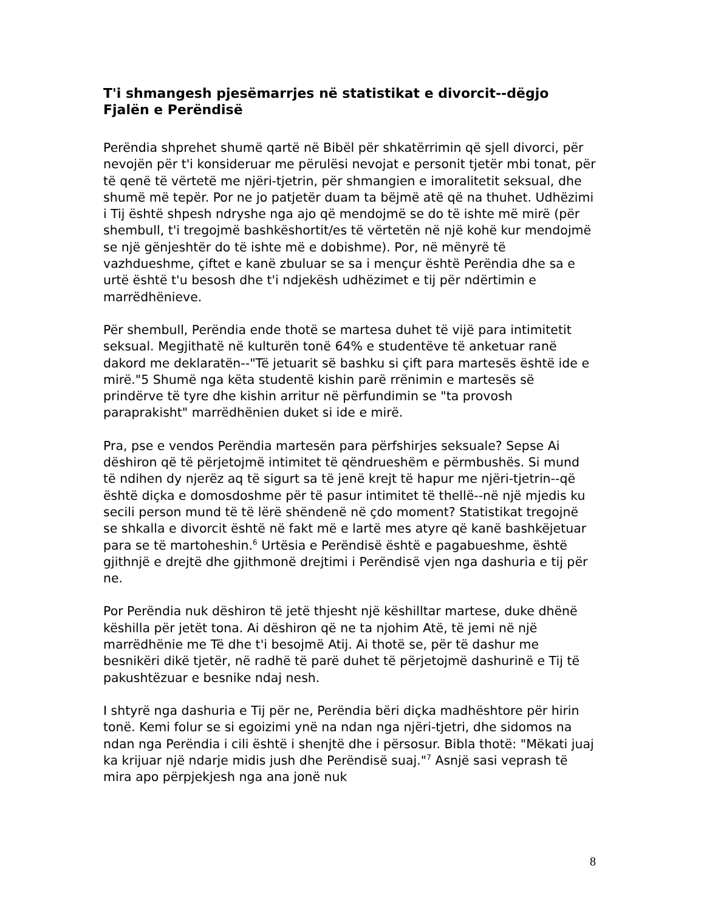T'i shmangesh pjesëmarrjes në statistikat e divorcit--dëgjo Fjalën e Perëndisë
Perëndia shprehet shumë qartë në Bibël për shkatërrimin që sjell divorci, për nevojën për t'i konsideruar me përulësi nevojat e personit tjetër mbi tonat, për të qenë të vërtetë me njëri-tjetrin, për shmangien e imoralitetit seksual, dhe shumë më tepër. Por ne jo patjetër duam ta bëjmë atë që na thuhet. Udhëzimi i Tij është shpesh ndryshe nga ajo që mendojmë se do të ishte më mirë (për shembull, t'i tregojmë bashkëshortit/es të vërtetën në një kohë kur mendojmë se një gënjeshtër do të ishte më e dobishme). Por, në mënyrë të vazhdueshme, çiftet e kanë zbuluar se sa i mençur është Perëndia dhe sa e urtë është t'u besosh dhe t'i ndjekësh udhëzimet e tij për ndërtimin e marrëdhënieve.
Për shembull, Perëndia ende thotë se martesa duhet të vijë para intimitetit seksual. Megjithatë në kulturën tonë 64% e studentëve të anketuar ranë dakord me deklaratën--"Të jetuarit së bashku si çift para martesës është ide e mirë."5 Shumë nga këta studentë kishin parë rrënimin e martesës së prindërve të tyre dhe kishin arritur në përfundimin se "ta provosh paraprakisht" marrëdhënien duket si ide e mirë.
Pra, pse e vendos Perëndia martesën para përfshirjes seksuale? Sepse Ai dëshiron që të përjetojmë intimitet të qëndrueshëm e përmbushës. Si mund të ndihen dy njerëz aq të sigurt sa të jenë krejt të hapur me njëri-tjetrin--që është diçka e domosdoshme për të pasur intimitet të thellë--në një mjedis ku secili person mund të të lërë shëndenë në çdo moment? Statistikat tregojnë se shkalla e divorcit është në fakt më e lartë mes atyre që kanë bashkëjetuar para se të martoheshin.<sup>6</sup> Urtësia e Perëndisë është e pagabueshme, është gjithnjë e drejtë dhe gjithmonë drejtimi i Perëndisë vjen nga dashuria e tij për ne.
Por Perëndia nuk dëshiron të jetë thjesht një këshilltar martese, duke dhënë këshilla për jetët tona. Ai dëshiron që ne ta njohim Atë, të jemi në një marrëdhënie me Të dhe t'i besojmë Atij. Ai thotë se, për të dashur me besnikëri dikë tjetër, në radhë të parë duhet të përjetojmë dashurinë e Tij të pakushtëzuar e besnike ndaj nesh.
I shtyrë nga dashuria e Tij për ne, Perëndia bëri diçka madhështore për hirin tonë. Kemi folur se si egoizimi ynë na ndan nga njëri-tjetri, dhe sidomos na ndan nga Perëndia i cili është i shenjtë dhe i përsosur. Bibla thotë: "Mëkati juaj ka krijuar një ndarje midis jush dhe Perëndisë suaj."<sup>7</sup> Asnjë sasi veprash të mira apo përpjekjesh nga ana jonë nuk
8